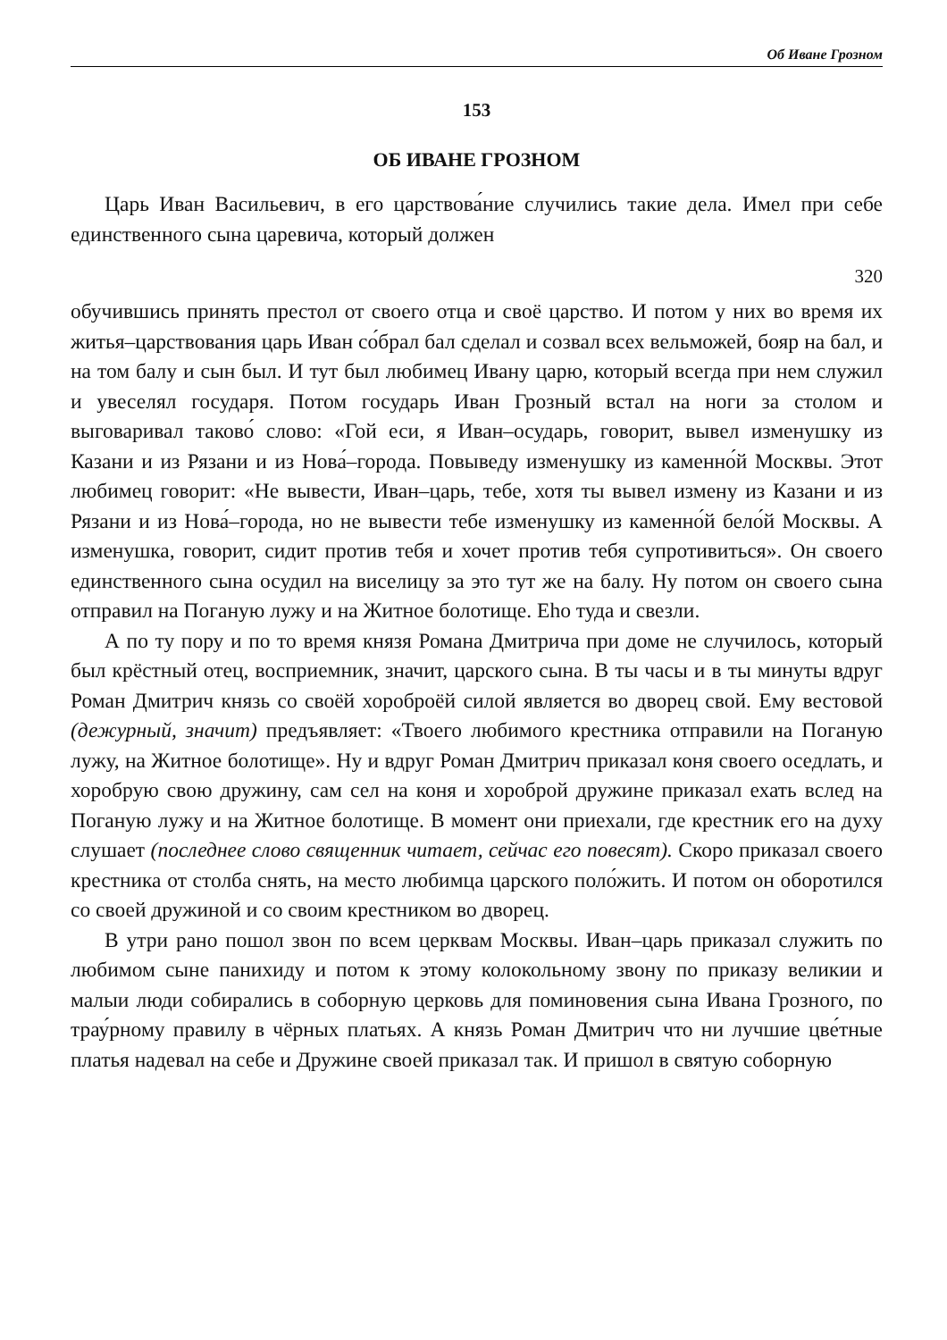Об Иване Грозном
153
ОБ ИВАНЕ ГРОЗНОМ
Царь Иван Васильевич, в его царствова́ние случились такие дела. Имел при себе единственного сына царевича, который должен
320
обучившись принять престол от своего отца и своё царство. И потом у них во время их житья–царствования царь Иван со́брал бал сделал и созвал всех вельможей, бояр на бал, и на том балу и сын был. И тут был любимец Ивану царю, который всегда при нем служил и увеселял государя. Потом государь Иван Грозный встал на ноги за столом и выговаривал таково́ слово: «Гой еси, я Иван–осударь, говорит, вывел изменушку из Казани и из Рязани и из Нова́–города. Повыведу изменушку из каменно́й Москвы. Этот любимец говорит: «Не вывести, Иван–царь, тебе, хотя ты вывел измену из Казани и из Рязани и из Нова́–города, но не вывести тебе изменушку из каменно́й бело́й Москвы. А изменушка, говорит, сидит против тебя и хочет против тебя супротивиться». Он своего единственного сына осудил на виселицу за это тут же на балу. Ну потом он своего сына отправил на Поганую лужу и на Житное болотище. Eho туда и свезли.
А по ту пору и по то время князя Романа Дмитрича при доме не случилось, который был крёстный отец, восприемник, значит, царского сына. В ты часы и в ты минуты вдруг Роман Дмитрич князь со своёй хороброёй силой является во дворец свой. Ему вестовой (дежурный, значит) предъявляет: «Твоего любимого крестника отправили на Поганую лужу, на Житное болотище». Ну и вдруг Роман Дмитрич приказал коня своего оседлать, и хоробрую свою дружину, сам сел на коня и хороброй дружине приказал ехать вслед на Поганую лужу и на Житное болотище. В момент они приехали, где крестник его на духу слушает (последнее слово священник читает, сейчас его повесят). Скоро приказал своего крестника от столба снять, на место любимца царского поло́жить. И потом он оборотился со своей дружиной и со своим крестником во дворец.
В утри рано пошол звон по всем церквам Москвы. Иван–царь приказал служить по любимом сыне панихиду и потом к этому колокольному звону по приказу великии и малыи люди собирались в соборную церковь для поминовения сына Ивана Грозного, по трау́рному правилу в чёрных платьях. А князь Роман Дмитрич что ни лучшие цве́тные платья надевал на себе и Дружине своей приказал так. И пришол в святую соборную